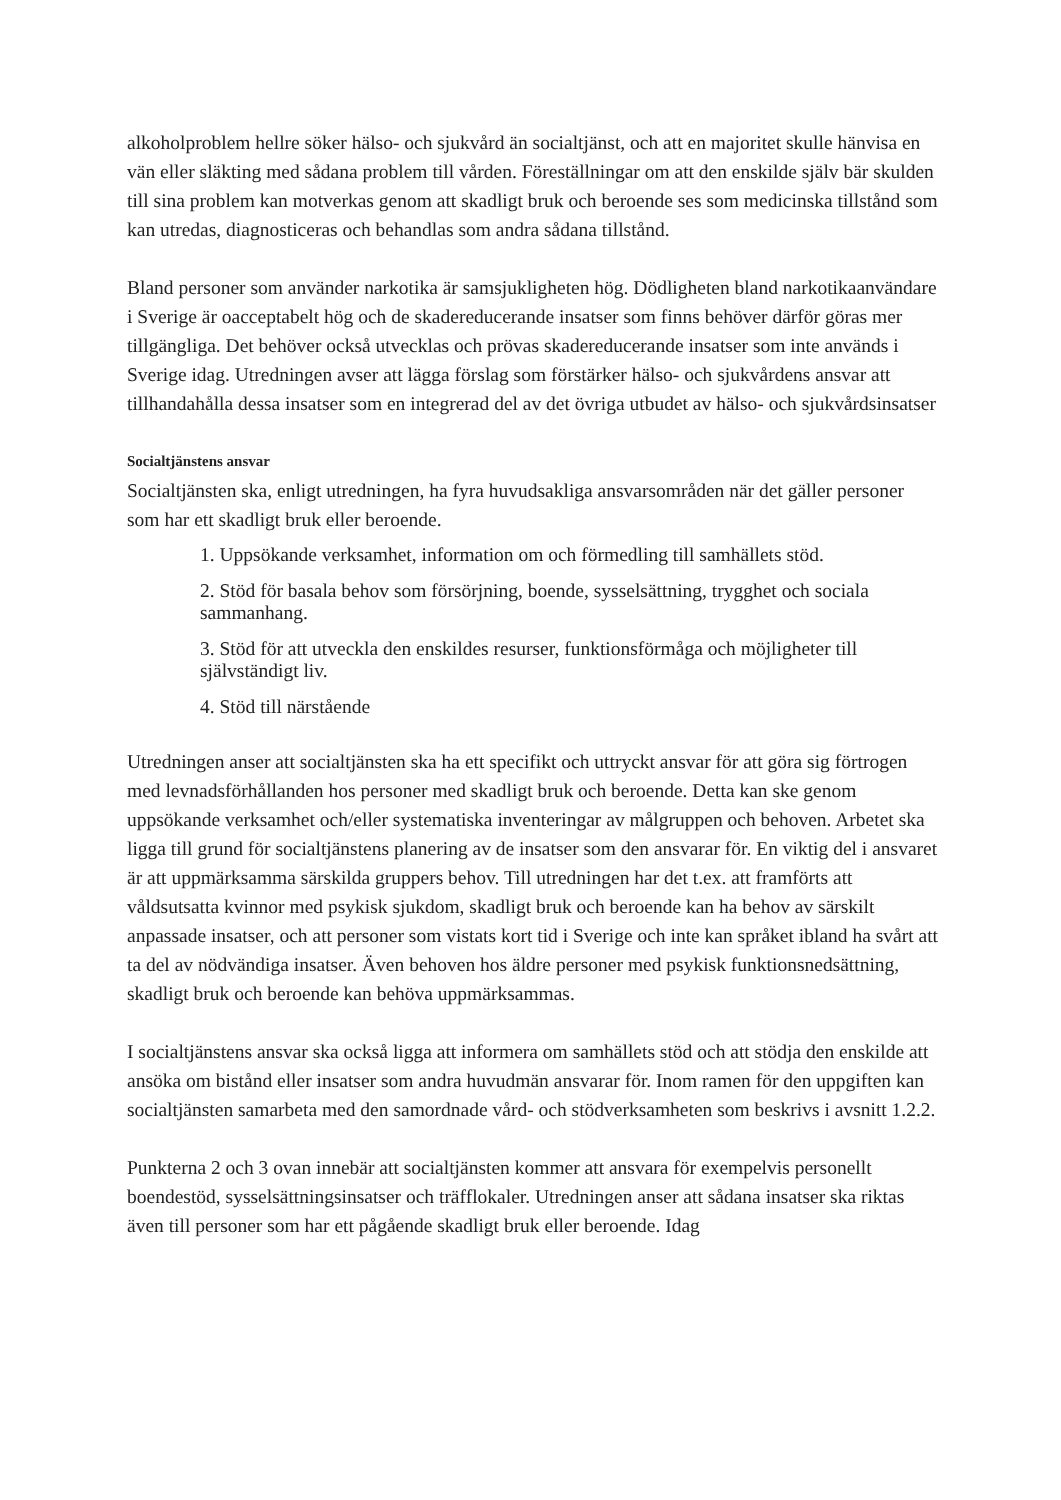alkoholproblem hellre söker hälso- och sjukvård än socialtjänst, och att en majoritet skulle hänvisa en vän eller släkting med sådana problem till vården. Föreställningar om att den enskilde själv bär skulden till sina problem kan motverkas genom att skadligt bruk och beroende ses som medicinska tillstånd som kan utredas, diagnosticeras och behandlas som andra sådana tillstånd.
Bland personer som använder narkotika är samsjukligheten hög. Dödligheten bland narkotikaanvändare i Sverige är oacceptabelt hög och de skadereducerande insatser som finns behöver därför göras mer tillgängliga. Det behöver också utvecklas och prövas skadereducerande insatser som inte används i Sverige idag. Utredningen avser att lägga förslag som förstärker hälso- och sjukvårdens ansvar att tillhandahålla dessa insatser som en integrerad del av det övriga utbudet av hälso- och sjukvårdsinsatser
Socialtjänstens ansvar
Socialtjänsten ska, enligt utredningen, ha fyra huvudsakliga ansvarsområden när det gäller personer som har ett skadligt bruk eller beroende.
1. Uppsökande verksamhet, information om och förmedling till samhällets stöd.
2. Stöd för basala behov som försörjning, boende, sysselsättning, trygghet och sociala sammanhang.
3. Stöd för att utveckla den enskildes resurser, funktionsförmåga och möjligheter till självständigt liv.
4. Stöd till närstående
Utredningen anser att socialtjänsten ska ha ett specifikt och uttryckt ansvar för att göra sig förtrogen med levnadsförhållanden hos personer med skadligt bruk och beroende. Detta kan ske genom uppsökande verksamhet och/eller systematiska inventeringar av målgruppen och behoven. Arbetet ska ligga till grund för socialtjänstens planering av de insatser som den ansvarar för. En viktig del i ansvaret är att uppmärksamma särskilda gruppers behov. Till utredningen har det t.ex. att framförts att våldsutsatta kvinnor med psykisk sjukdom, skadligt bruk och beroende kan ha behov av särskilt anpassade insatser, och att personer som vistats kort tid i Sverige och inte kan språket ibland ha svårt att ta del av nödvändiga insatser. Även behoven hos äldre personer med psykisk funktionsnedsättning, skadligt bruk och beroende kan behöva uppmärksammas.
I socialtjänstens ansvar ska också ligga att informera om samhällets stöd och att stödja den enskilde att ansöka om bistånd eller insatser som andra huvudmän ansvarar för. Inom ramen för den uppgiften kan socialtjänsten samarbeta med den samordnade vård- och stödverksamheten som beskrivs i avsnitt 1.2.2.
Punkterna 2 och 3 ovan innebär att socialtjänsten kommer att ansvara för exempelvis personellt boendestöd, sysselsättningsinsatser och träfflokaler. Utredningen anser att sådana insatser ska riktas även till personer som har ett pågående skadligt bruk eller beroende. Idag